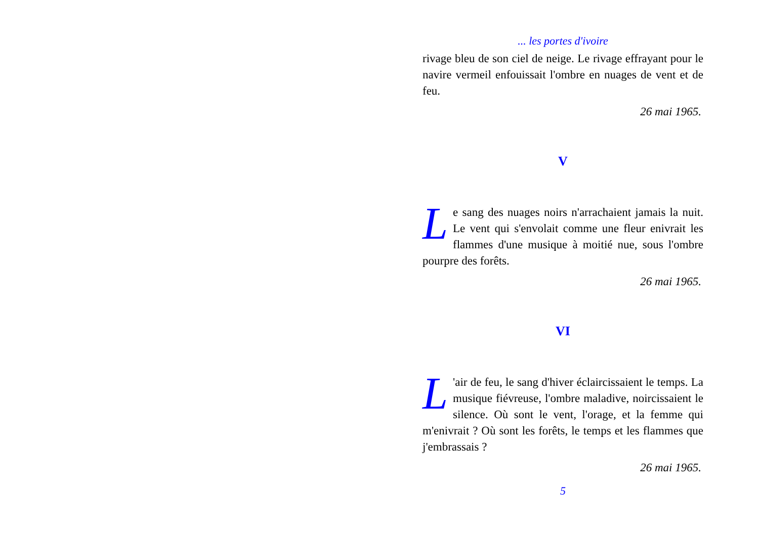... les portes d'ivoire
rivage bleu de son ciel de neige. Le rivage effrayant pour le navire vermeil enfouissait l'ombre en nuages de vent et de feu.
26 mai 1965.
V
Le sang des nuages noirs n'arrachaient jamais la nuit. Le vent qui s'envolait comme une fleur enivrait les flammes d'une musique à moitié nue, sous l'ombre pourpre des forêts.
26 mai 1965.
VI
L 'air de feu, le sang d'hiver éclaircissaient le temps. La musique fiévreuse, l'ombre maladive, noircissaient le silence. Où sont le vent, l'orage, et la femme qui m'enivrait ? Où sont les forêts, le temps et les flammes que j'embrassais ?
26 mai 1965.
5